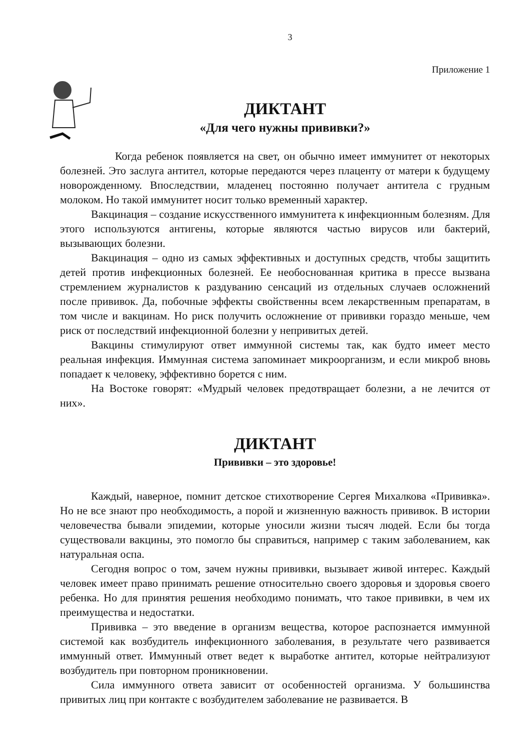3
Приложение 1
ДИКТАНТ
«Для чего нужны прививки?»
Когда ребенок появляется на свет, он обычно имеет иммунитет от некоторых болезней. Это заслуга антител, которые передаются через плаценту от матери к будущему новорожденному. Впоследствии, младенец постоянно получает антитела с грудным молоком. Но такой иммунитет носит только временный характер.
Вакцинация – создание искусственного иммунитета к инфекционным болезням. Для этого используются антигены, которые являются частью вирусов или бактерий, вызывающих болезни.
Вакцинация – одно из самых эффективных и доступных средств, чтобы защитить детей против инфекционных болезней. Ее необоснованная критика в прессе вызвана стремлением журналистов к раздуванию сенсаций из отдельных случаев осложнений после прививок. Да, побочные эффекты свойственны всем лекарственным препаратам, в том числе и вакцинам. Но риск получить осложнение от прививки гораздо меньше, чем риск от последствий инфекционной болезни у непривитых детей.
Вакцины стимулируют ответ иммунной системы так, как будто имеет место реальная инфекция. Иммунная система запоминает микроорганизм, и если микроб вновь попадает к человеку, эффективно борется с ним.
На Востоке говорят: «Мудрый человек предотвращает болезни, а не лечится от них».
ДИКТАНТ
Прививки – это здоровье!
Каждый, наверное, помнит детское стихотворение Сергея Михалкова «Прививка». Но не все знают про необходимость, а порой и жизненную важность прививок. В истории человечества бывали эпидемии, которые уносили жизни тысяч людей. Если бы тогда существовали вакцины, это помогло бы справиться, например с таким заболеванием, как натуральная оспа.
Сегодня вопрос о том, зачем нужны прививки, вызывает живой интерес. Каждый человек имеет право принимать решение относительно своего здоровья и здоровья своего ребенка. Но для принятия решения необходимо понимать, что такое прививки, в чем их преимущества и недостатки.
Прививка – это введение в организм вещества, которое распознается иммунной системой как возбудитель инфекционного заболевания, в результате чего развивается иммунный ответ. Иммунный ответ ведет к выработке антител, которые нейтрализуют возбудитель при повторном проникновении.
Сила иммунного ответа зависит от особенностей организма. У большинства привитых лиц при контакте с возбудителем заболевание не развивается. В